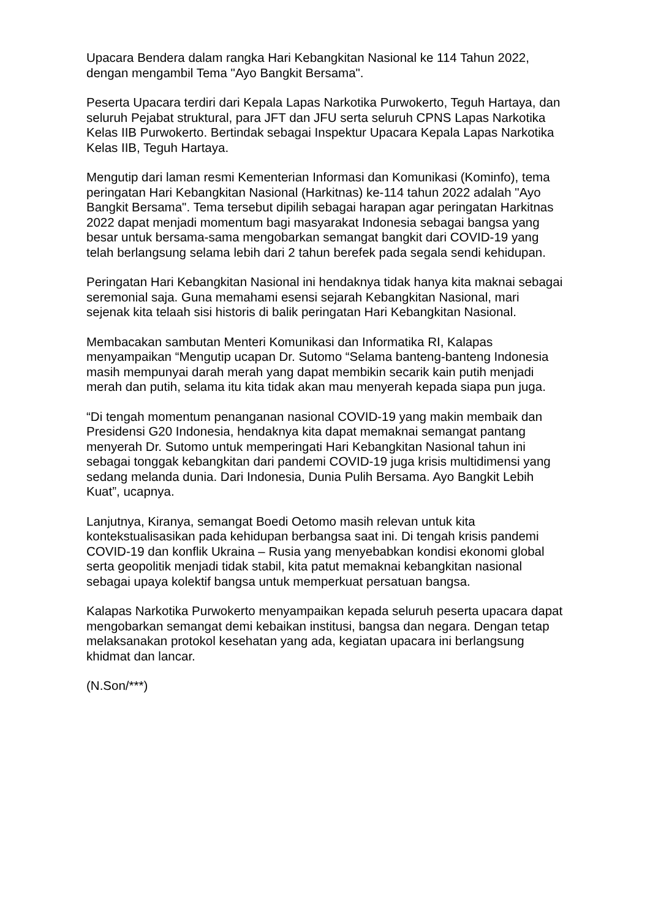Upacara Bendera dalam rangka Hari Kebangkitan Nasional ke 114 Tahun 2022, dengan mengambil Tema "Ayo Bangkit Bersama".
Peserta Upacara terdiri dari Kepala Lapas Narkotika Purwokerto, Teguh Hartaya, dan seluruh Pejabat struktural, para JFT dan JFU serta seluruh CPNS Lapas Narkotika Kelas IIB Purwokerto. Bertindak sebagai Inspektur Upacara Kepala Lapas Narkotika Kelas IIB, Teguh Hartaya.
Mengutip dari laman resmi Kementerian Informasi dan Komunikasi (Kominfo), tema peringatan Hari Kebangkitan Nasional (Harkitnas) ke-114 tahun 2022 adalah "Ayo Bangkit Bersama". Tema tersebut dipilih sebagai harapan agar peringatan Harkitnas 2022 dapat menjadi momentum bagi masyarakat Indonesia sebagai bangsa yang besar untuk bersama-sama mengobarkan semangat bangkit dari COVID-19 yang telah berlangsung selama lebih dari 2 tahun berefek pada segala sendi kehidupan.
Peringatan Hari Kebangkitan Nasional ini hendaknya tidak hanya kita maknai sebagai seremonial saja. Guna memahami esensi sejarah Kebangkitan Nasional, mari sejenak kita telaah sisi historis di balik peringatan Hari Kebangkitan Nasional.
Membacakan sambutan Menteri Komunikasi dan Informatika RI, Kalapas menyampaikan “Mengutip ucapan Dr. Sutomo “Selama banteng-banteng Indonesia masih mempunyai darah merah yang dapat membikin secarik kain putih menjadi merah dan putih, selama itu kita tidak akan mau menyerah kepada siapa pun juga.
“Di tengah momentum penanganan nasional COVID-19 yang makin membaik dan Presidensi G20 Indonesia, hendaknya kita dapat memaknai semangat pantang menyerah Dr. Sutomo untuk memperingati Hari Kebangkitan Nasional tahun ini sebagai tonggak kebangkitan dari pandemi COVID-19 juga krisis multidimensi yang sedang melanda dunia. Dari Indonesia, Dunia Pulih Bersama. Ayo Bangkit Lebih Kuat”, ucapnya.
Lanjutnya, Kiranya, semangat Boedi Oetomo masih relevan untuk kita kontekstualisasikan pada kehidupan berbangsa saat ini. Di tengah krisis pandemi COVID-19 dan konflik Ukraina – Rusia yang menyebabkan kondisi ekonomi global serta geopolitik menjadi tidak stabil, kita patut memaknai kebangkitan nasional sebagai upaya kolektif bangsa untuk memperkuat persatuan bangsa.
Kalapas Narkotika Purwokerto menyampaikan kepada seluruh peserta upacara dapat mengobarkan semangat demi kebaikan institusi, bangsa dan negara. Dengan tetap melaksanakan protokol kesehatan yang ada, kegiatan upacara ini berlangsung khidmat dan lancar.
(N.Son/***)